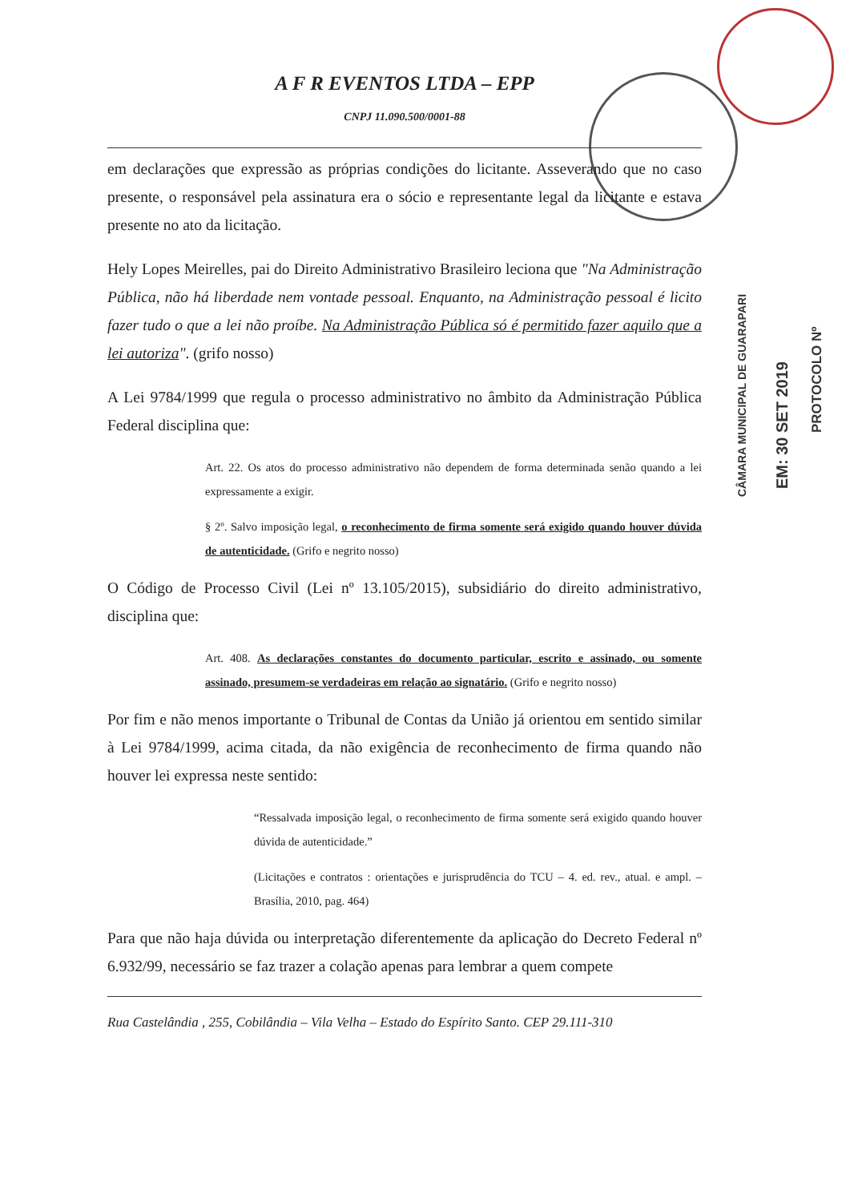CÂMARA MUNICIPAL DE GUARAPARI
EM: 30 SET 2019
PROTOCOLO Nº
A F R EVENTOS LTDA – EPP
CNPJ 11.090.500/0001-88
em declarações que expressão as próprias condições do licitante. Asseverando que no caso presente, o responsável pela assinatura era o sócio e representante legal da licitante e estava presente no ato da licitação.
Hely Lopes Meirelles, pai do Direito Administrativo Brasileiro leciona que "Na Administração Pública, não há liberdade nem vontade pessoal. Enquanto, na Administração pessoal é licito fazer tudo o que a lei não proíbe. Na Administração Pública só é permitido fazer aquilo que a lei autoriza". (grifo nosso)
A Lei 9784/1999 que regula o processo administrativo no âmbito da Administração Pública Federal disciplina que:
Art. 22. Os atos do processo administrativo não dependem de forma determinada senão quando a lei expressamente a exigir.
§ 2º. Salvo imposição legal, o reconhecimento de firma somente será exigido quando houver dúvida de autenticidade. (Grifo e negrito nosso)
O Código de Processo Civil (Lei nº 13.105/2015), subsidiário do direito administrativo, disciplina que:
Art. 408. As declarações constantes do documento particular, escrito e assinado, ou somente assinado, presumem-se verdadeiras em relação ao signatário. (Grifo e negrito nosso)
Por fim e não menos importante o Tribunal de Contas da União já orientou em sentido similar à Lei 9784/1999, acima citada, da não exigência de reconhecimento de firma quando não houver lei expressa neste sentido:
“Ressalvada imposição legal, o reconhecimento de firma somente será exigido quando houver dúvida de autenticidade.”
(Licitações e contratos : orientações e jurisprudência do TCU – 4. ed. rev., atual. e ampl. – Brasília, 2010, pag. 464)
Para que não haja dúvida ou interpretação diferentemente da aplicação do Decreto Federal nº 6.932/99, necessário se faz trazer a colação apenas para lembrar a quem compete
Rua Castelândia , 255, Cobilândia – Vila Velha – Estado do Espírito Santo. CEP 29.111-310